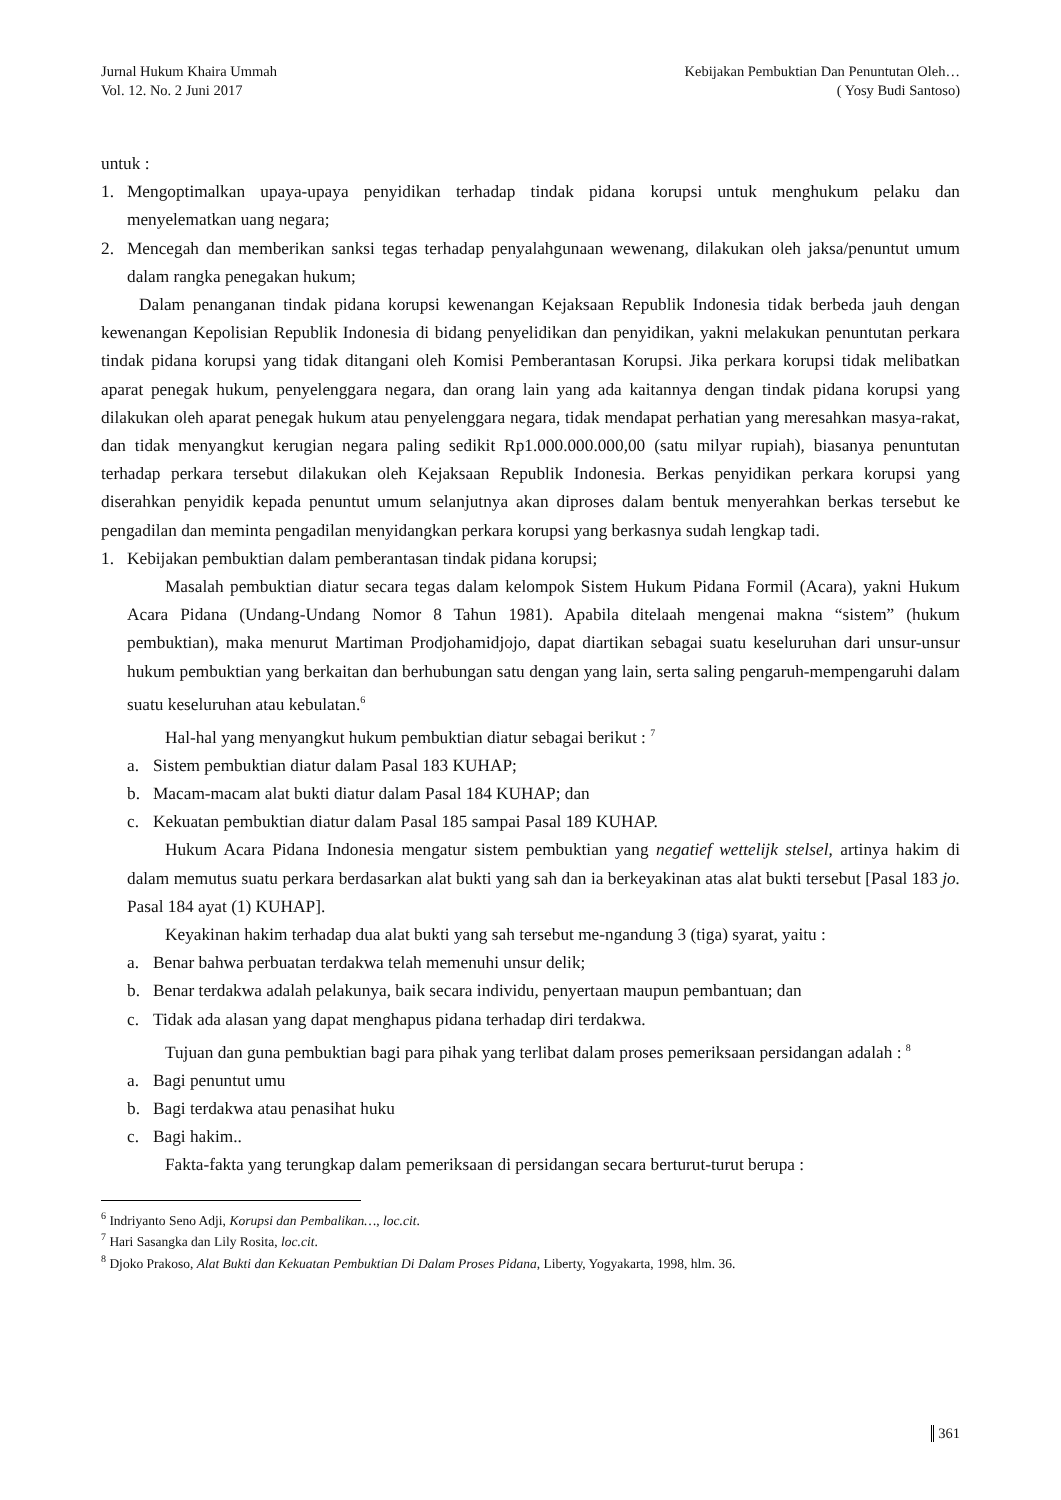Jurnal Hukum Khaira Ummah
Vol. 12. No. 2 Juni 2017
Kebijakan Pembuktian Dan Penuntutan Oleh…
( Yosy Budi Santoso)
untuk :
1. Mengoptimalkan upaya-upaya penyidikan terhadap tindak pidana korupsi untuk menghukum pelaku dan menyelematkan uang negara;
2. Mencegah dan memberikan sanksi tegas terhadap penyalahgunaan wewenang, dilakukan oleh jaksa/penuntut umum dalam rangka penegakan hukum;
Dalam penanganan tindak pidana korupsi kewenangan Kejaksaan Republik Indonesia tidak berbeda jauh dengan kewenangan Kepolisian Republik Indonesia di bidang penyelidikan dan penyidikan, yakni melakukan penuntutan perkara tindak pidana korupsi yang tidak ditangani oleh Komisi Pemberantasan Korupsi. Jika perkara korupsi tidak melibatkan aparat penegak hukum, penyelenggara negara, dan orang lain yang ada kaitannya dengan tindak pidana korupsi yang dilakukan oleh aparat penegak hukum atau penyelenggara negara, tidak mendapat perhatian yang meresahkan masya-rakat, dan tidak menyangkut kerugian negara paling sedikit Rp1.000.000.000,00 (satu milyar rupiah), biasanya penuntutan terhadap perkara tersebut dilakukan oleh Kejaksaan Republik Indonesia. Berkas penyidikan perkara korupsi yang diserahkan penyidik kepada penuntut umum selanjutnya akan diproses dalam bentuk menyerahkan berkas tersebut ke pengadilan dan meminta pengadilan menyidangkan perkara korupsi yang berkasnya sudah lengkap tadi.
1. Kebijakan pembuktian dalam pemberantasan tindak pidana korupsi;
Masalah pembuktian diatur secara tegas dalam kelompok Sistem Hukum Pidana Formil (Acara), yakni Hukum Acara Pidana (Undang-Undang Nomor 8 Tahun 1981). Apabila ditelaah mengenai makna “sistem” (hukum pembuktian), maka menurut Martiman Prodjohamidjojo, dapat diartikan sebagai suatu keseluruhan dari unsur-unsur hukum pembuktian yang berkaitan dan berhubungan satu dengan yang lain, serta saling pengaruh-mempengaruhi dalam suatu keseluruhan atau kebulatan.<sup>6</sup>
Hal-hal yang menyangkut hukum pembuktian diatur sebagai berikut : <sup>7</sup>
a. Sistem pembuktian diatur dalam Pasal 183 KUHAP;
b. Macam-macam alat bukti diatur dalam Pasal 184 KUHAP; dan
c. Kekuatan pembuktian diatur dalam Pasal 185 sampai Pasal 189 KUHAP.
Hukum Acara Pidana Indonesia mengatur sistem pembuktian yang negatief wettelijk stelsel, artinya hakim di dalam memutus suatu perkara berdasarkan alat bukti yang sah dan ia berkeyakinan atas alat bukti tersebut [Pasal 183 jo. Pasal 184 ayat (1) KUHAP].
Keyakinan hakim terhadap dua alat bukti yang sah tersebut me-ngandung 3 (tiga) syarat, yaitu :
a. Benar bahwa perbuatan terdakwa telah memenuhi unsur delik;
b. Benar terdakwa adalah pelakunya, baik secara individu, penyertaan maupun pembantuan; dan
c. Tidak ada alasan yang dapat menghapus pidana terhadap diri terdakwa.
Tujuan dan guna pembuktian bagi para pihak yang terlibat dalam proses pemeriksaan persidangan adalah : <sup>8</sup>
a. Bagi penuntut umu
b. Bagi terdakwa atau penasihat huku
c. Bagi hakim..
Fakta-fakta yang terungkap dalam pemeriksaan di persidangan secara berturut-turut berupa :
<sup>6</sup> Indriyanto Seno Adji, Korupsi dan Pembalikan…, loc.cit.
<sup>7</sup> Hari Sasangka dan Lily Rosita, loc.cit.
<sup>8</sup> Djoko Prakoso, Alat Bukti dan Kekuatan Pembuktian Di Dalam Proses Pidana, Liberty, Yogyakarta, 1998, hlm. 36.
361